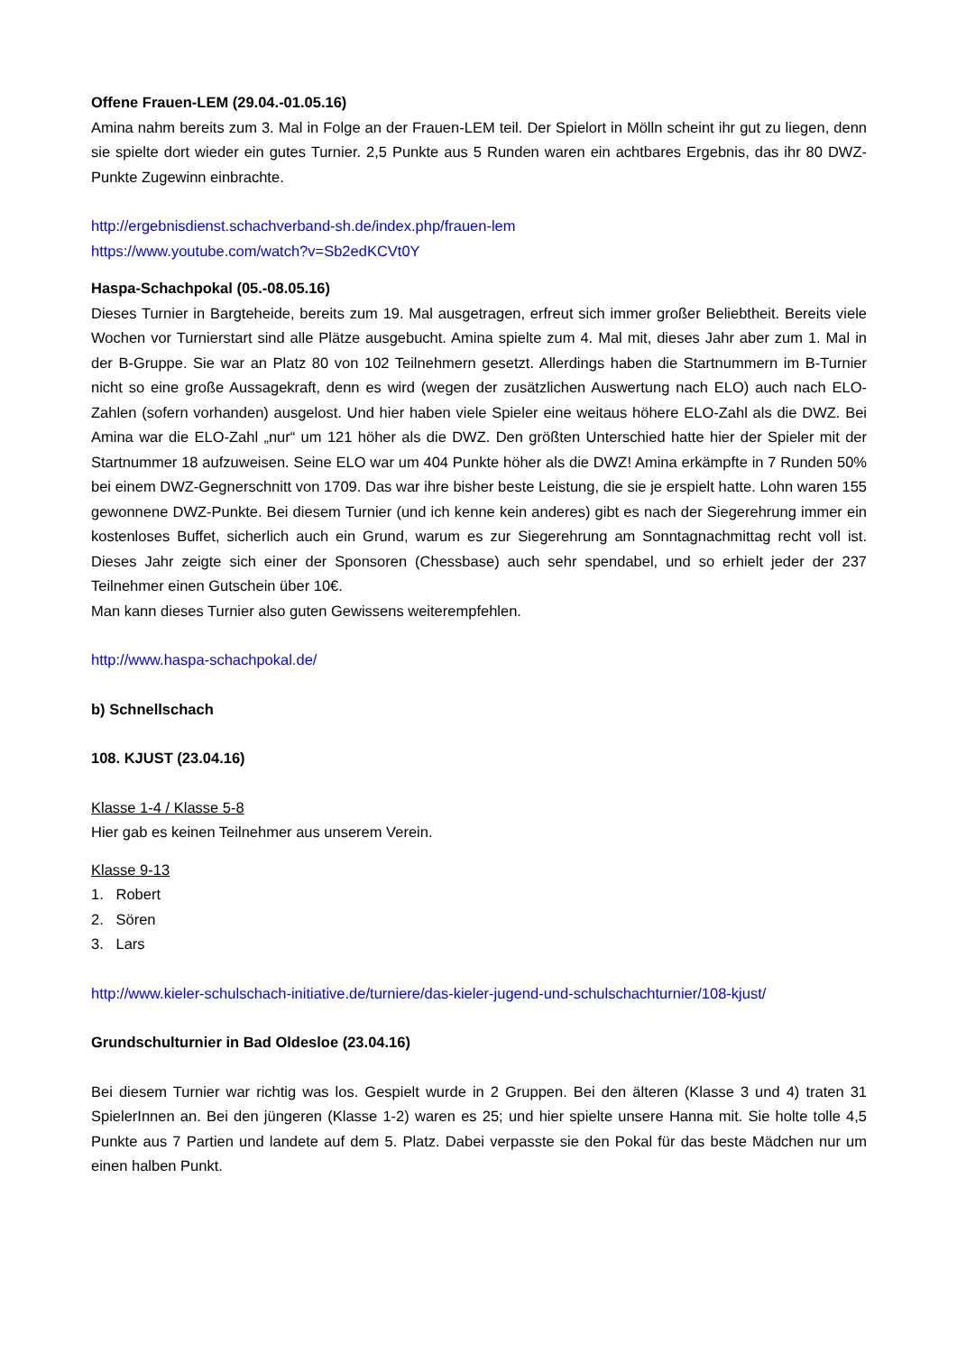Offene Frauen-LEM (29.04.-01.05.16)
Amina nahm bereits zum 3. Mal in Folge an der Frauen-LEM teil. Der Spielort in Mölln scheint ihr gut zu liegen, denn sie spielte dort wieder ein gutes Turnier. 2,5 Punkte aus 5 Runden waren ein achtbares Ergebnis, das ihr 80 DWZ-Punkte Zugewinn einbrachte.
http://ergebnisdienst.schachverband-sh.de/index.php/frauen-lem
https://www.youtube.com/watch?v=Sb2edKCVt0Y
Haspa-Schachpokal (05.-08.05.16)
Dieses Turnier in Bargteheide, bereits zum 19. Mal ausgetragen, erfreut sich immer großer Beliebtheit. Bereits viele Wochen vor Turnierstart sind alle Plätze ausgebucht. Amina spielte zum 4. Mal mit, dieses Jahr aber zum 1. Mal in der B-Gruppe. Sie war an Platz 80 von 102 Teilnehmern gesetzt. Allerdings haben die Startnummern im B-Turnier nicht so eine große Aussagekraft, denn es wird (wegen der zusätzlichen Auswertung nach ELO) auch nach ELO-Zahlen (sofern vorhanden) ausgelost. Und hier haben viele Spieler eine weitaus höhere ELO-Zahl als die DWZ. Bei Amina war die ELO-Zahl „nur“ um 121 höher als die DWZ. Den größten Unterschied hatte hier der Spieler mit der Startnummer 18 aufzuweisen. Seine ELO war um 404 Punkte höher als die DWZ! Amina erkämpfte in 7 Runden 50% bei einem DWZ-Gegnerschnitt von 1709. Das war ihre bisher beste Leistung, die sie je erspielt hatte. Lohn waren 155 gewonnene DWZ-Punkte. Bei diesem Turnier (und ich kenne kein anderes) gibt es nach der Siegerehrung immer ein kostenloses Buffet, sicherlich auch ein Grund, warum es zur Siegerehrung am Sonntagnachmittag recht voll ist. Dieses Jahr zeigte sich einer der Sponsoren (Chessbase) auch sehr spendabel, und so erhielt jeder der 237 Teilnehmer einen Gutschein über 10€.
Man kann dieses Turnier also guten Gewissens weiterempfehlen.
http://www.haspa-schachpokal.de/
b) Schnellschach
108. KJUST (23.04.16)
Klasse 1-4 / Klasse 5-8
Hier gab es keinen Teilnehmer aus unserem Verein.
Klasse 9-13
1. Robert
2. Sören
3. Lars
http://www.kieler-schulschach-initiative.de/turniere/das-kieler-jugend-und-schulschachturnier/108-kjust/
Grundschulturnier in Bad Oldesloe (23.04.16)
Bei diesem Turnier war richtig was los. Gespielt wurde in 2 Gruppen. Bei den älteren (Klasse 3 und 4) traten 31 SpielerInnen an. Bei den jüngeren (Klasse 1-2) waren es 25; und hier spielte unsere Hanna mit. Sie holte tolle 4,5 Punkte aus 7 Partien und landete auf dem 5. Platz. Dabei verpasste sie den Pokal für das beste Mädchen nur um einen halben Punkt.